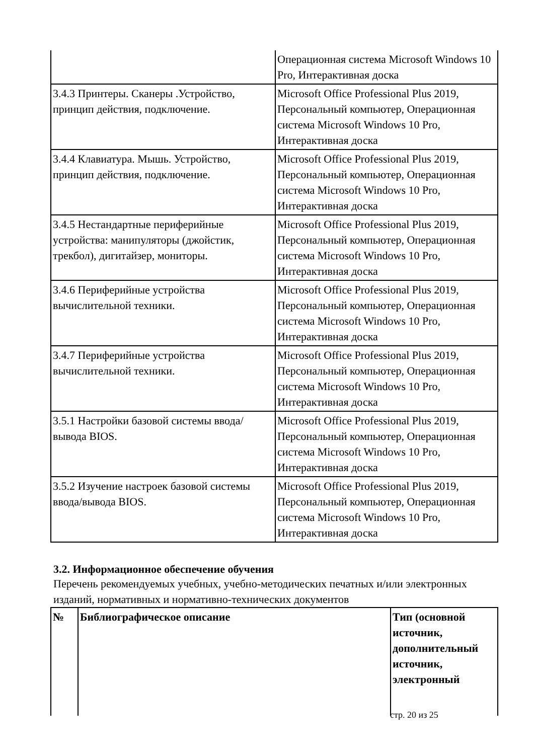| | Операционная система Microsoft Windows 10 Pro, Интерактивная доска |
| 3.4.3 Принтеры. Сканеры .Устройство, принцип действия, подключение. | Microsoft Office Professional Plus 2019, Персональный компьютер, Операционная система Microsoft Windows 10 Pro, Интерактивная доска |
| 3.4.4 Клавиатура. Мышь. Устройство, принцип действия, подключение. | Microsoft Office Professional Plus 2019, Персональный компьютер, Операционная система Microsoft Windows 10 Pro, Интерактивная доска |
| 3.4.5 Нестандартные периферийные устройства: манипуляторы (джойстик, трекбол), дигитайзер, мониторы. | Microsoft Office Professional Plus 2019, Персональный компьютер, Операционная система Microsoft Windows 10 Pro, Интерактивная доска |
| 3.4.6 Периферийные устройства вычислительной техники. | Microsoft Office Professional Plus 2019, Персональный компьютер, Операционная система Microsoft Windows 10 Pro, Интерактивная доска |
| 3.4.7 Периферийные устройства вычислительной техники. | Microsoft Office Professional Plus 2019, Персональный компьютер, Операционная система Microsoft Windows 10 Pro, Интерактивная доска |
| 3.5.1 Настройки базовой системы ввода/вывода BIOS. | Microsoft Office Professional Plus 2019, Персональный компьютер, Операционная система Microsoft Windows 10 Pro, Интерактивная доска |
| 3.5.2 Изучение настроек базовой системы ввода/вывода BIOS. | Microsoft Office Professional Plus 2019, Персональный компьютер, Операционная система Microsoft Windows 10 Pro, Интерактивная доска |
3.2. Информационное обеспечение обучения
Перечень рекомендуемых учебных, учебно-методических печатных и/или электронных изданий, нормативных и нормативно-технических документов
| № | Библиографическое описание | Тип (основной источник, дополнительный источник, электронный |
| --- | --- | --- |
стр. 20 из 25